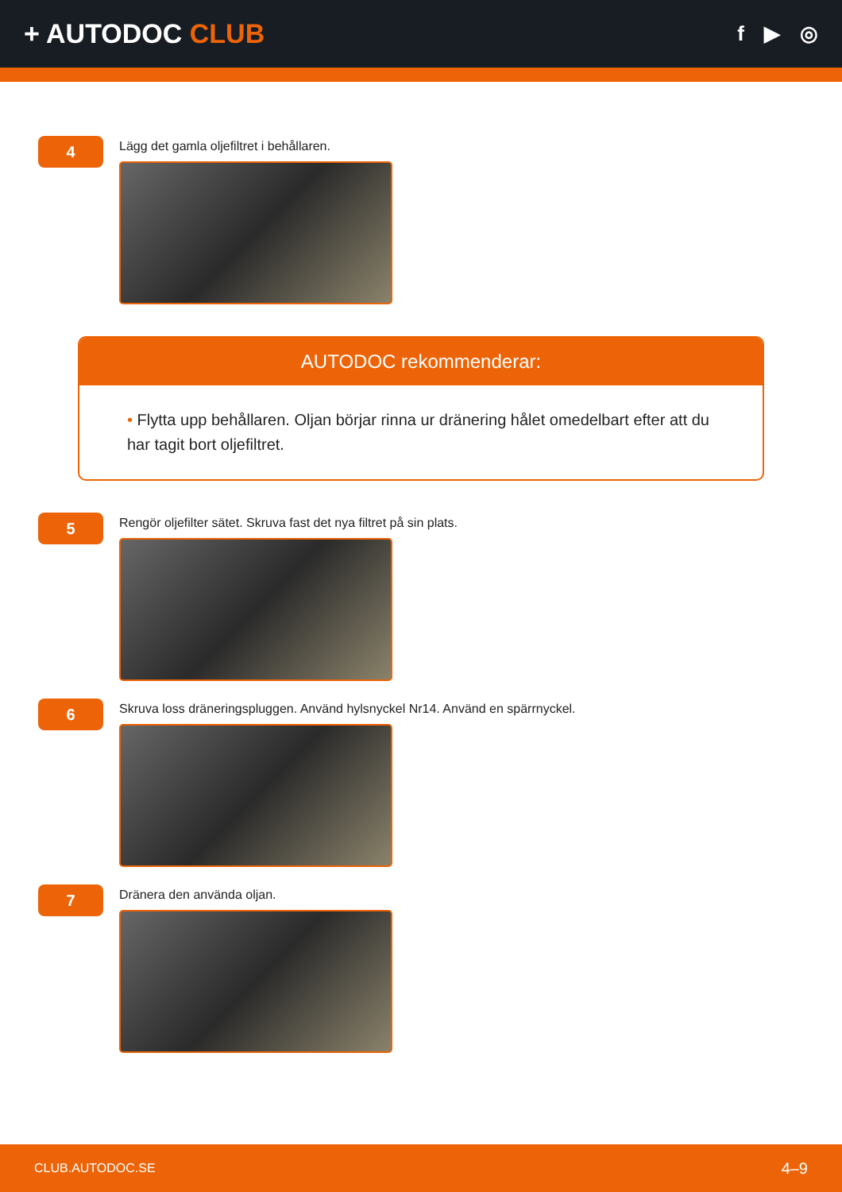+ AUTODOC CLUB
f ▶ ◎
4
Lägg det gamla oljefiltret i behållaren.
AUTODOC rekommenderar:
• Flytta upp behållaren. Oljan börjar rinna ur dränering hålet omedelbart efter att du har tagit bort oljefiltret.
5
Rengör oljefilter sätet. Skruva fast det nya filtret på sin plats.
6
Skruva loss dräneringspluggen. Använd hylsnyckel Nr14. Använd en spärrnyckel.
7
Dränera den använda oljan.
CLUB.AUTODOC.SE 4–9